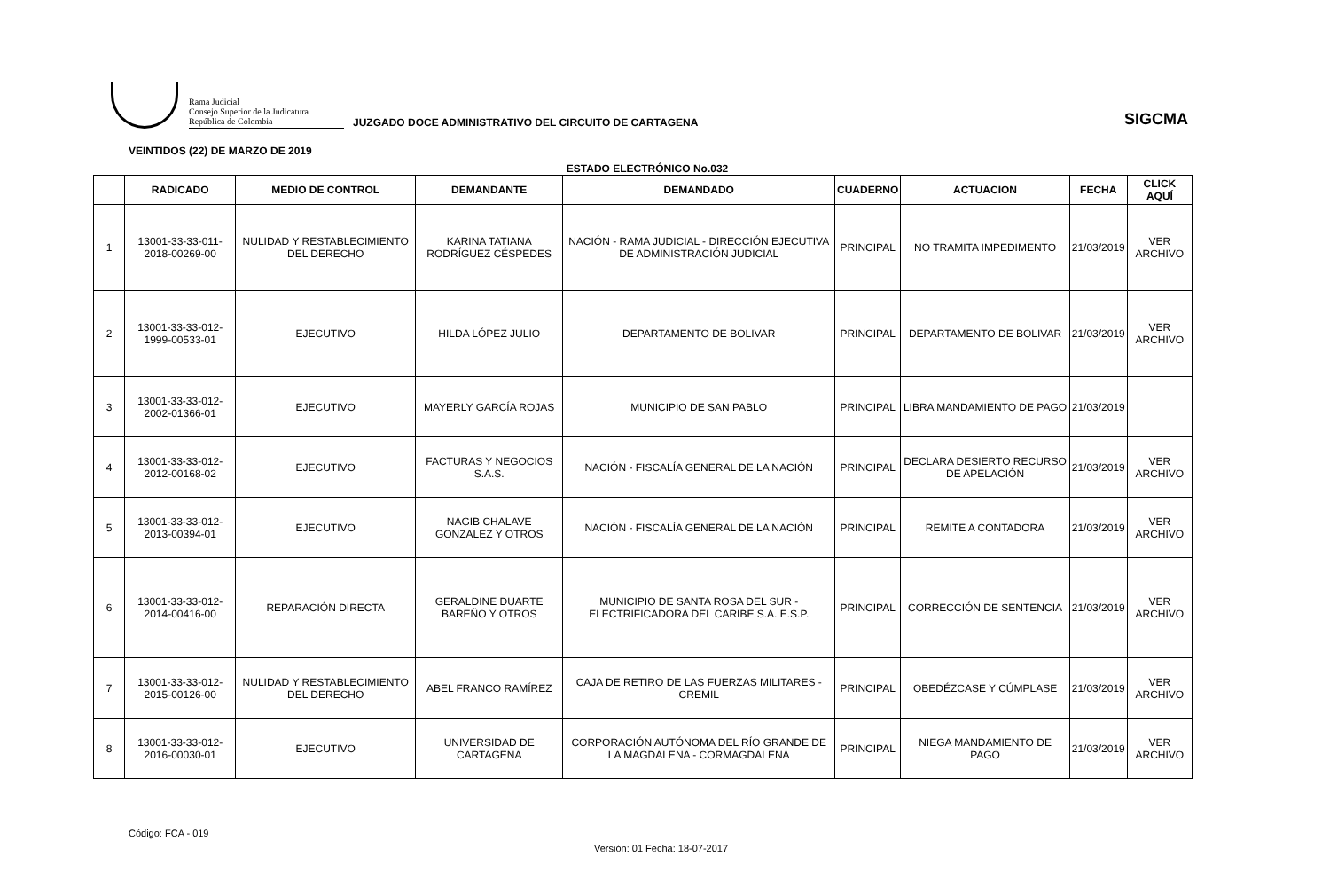Rama Judicial
Consejo Superior de la Judicatura
República de Colombia
JUZGADO DOCE ADMINISTRATIVO DEL CIRCUITO DE CARTAGENA
SIGCMA
VEINTIDOS (22) DE MARZO DE 2019
ESTADO ELECTRÓNICO No.032
| | RADICADO | MEDIO DE CONTROL | DEMANDANTE | DEMANDADO | CUADERNO | ACTUACION | FECHA | CLICK AQUÍ |
| --- | --- | --- | --- | --- | --- | --- | --- | --- |
| 1 | 13001-33-33-011-2018-00269-00 | NULIDAD Y RESTABLECIMIENTO DEL DERECHO | KARINA TATIANA RODRÍGUEZ CÉSPEDES | NACIÓN - RAMA JUDICIAL - DIRECCIÓN EJECUTIVA DE ADMINISTRACIÓN JUDICIAL | PRINCIPAL | NO TRAMITA IMPEDIMENTO | 21/03/2019 | VER ARCHIVO |
| 2 | 13001-33-33-012-1999-00533-01 | EJECUTIVO | HILDA LÓPEZ JULIO | DEPARTAMENTO DE BOLIVAR | PRINCIPAL | DEPARTAMENTO DE BOLIVAR | 21/03/2019 | VER ARCHIVO |
| 3 | 13001-33-33-012-2002-01366-01 | EJECUTIVO | MAYERLY GARCÍA ROJAS | MUNICIPIO DE SAN PABLO | PRINCIPAL | LIBRA MANDAMIENTO DE PAGO | 21/03/2019 | |
| 4 | 13001-33-33-012-2012-00168-02 | EJECUTIVO | FACTURAS Y NEGOCIOS S.A.S. | NACIÓN - FISCALÍA GENERAL DE LA NACIÓN | PRINCIPAL | DECLARA DESIERTO RECURSO DE APELACIÓN | 21/03/2019 | VER ARCHIVO |
| 5 | 13001-33-33-012-2013-00394-01 | EJECUTIVO | NAGIB CHALAVE GONZALEZ Y OTROS | NACIÓN - FISCALÍA GENERAL DE LA NACIÓN | PRINCIPAL | REMITE A CONTADORA | 21/03/2019 | VER ARCHIVO |
| 6 | 13001-33-33-012-2014-00416-00 | REPARACIÓN DIRECTA | GERALDINE DUARTE BAREÑO Y OTROS | MUNICIPIO DE SANTA ROSA DEL SUR - ELECTRIFICADORA DEL CARIBE S.A. E.S.P. | PRINCIPAL | CORRECCIÓN DE SENTENCIA | 21/03/2019 | VER ARCHIVO |
| 7 | 13001-33-33-012-2015-00126-00 | NULIDAD Y RESTABLECIMIENTO DEL DERECHO | ABEL FRANCO RAMÍREZ | CAJA DE RETIRO DE LAS FUERZAS MILITARES - CREMIL | PRINCIPAL | OBEDÉZCASE Y CÚMPLASE | 21/03/2019 | VER ARCHIVO |
| 8 | 13001-33-33-012-2016-00030-01 | EJECUTIVO | UNIVERSIDAD DE CARTAGENA | CORPORACIÓN AUTÓNOMA DEL RÍO GRANDE DE LA MAGDALENA - CORMAGDALENA | PRINCIPAL | NIEGA MANDAMIENTO DE PAGO | 21/03/2019 | VER ARCHIVO |
Código: FCA - 019
Versión: 01 Fecha: 18-07-2017